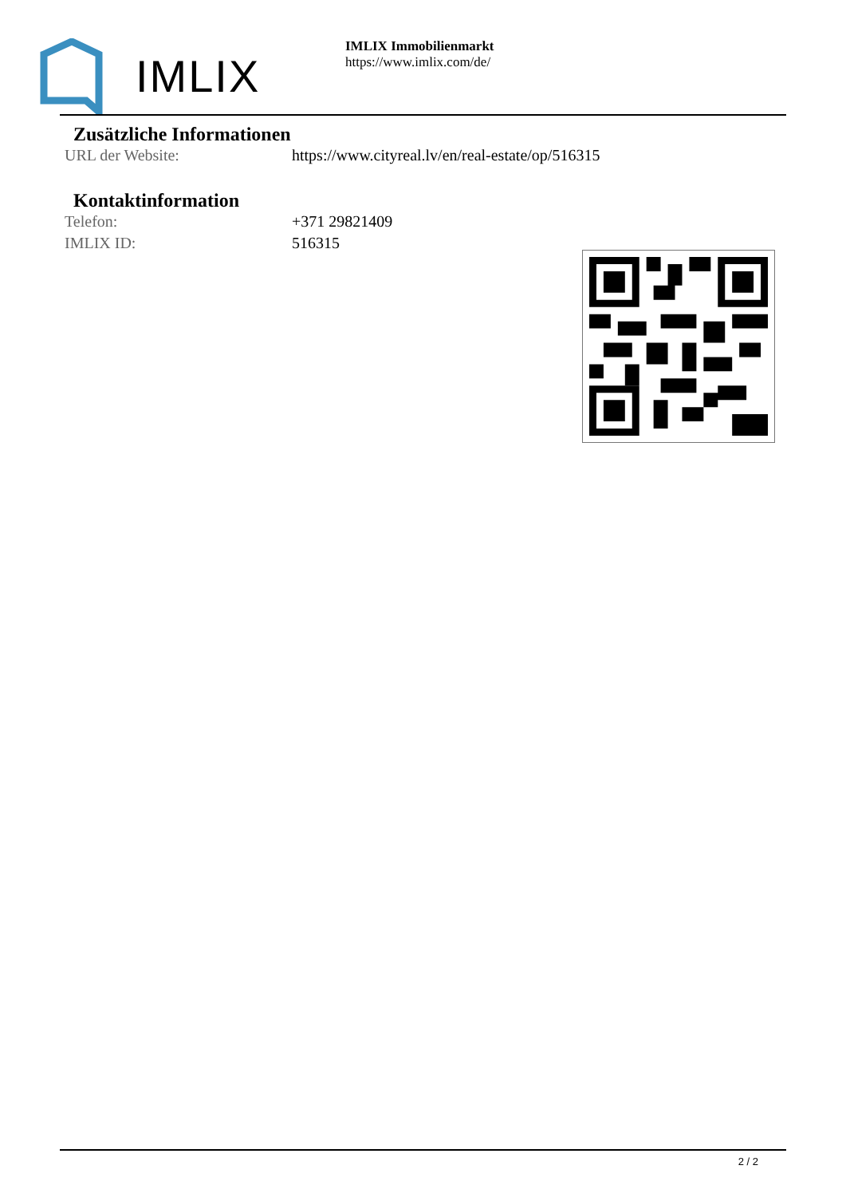IMLIX
IMLIX Immobilienmarkt
https://www.imlix.com/de/
Zusätzliche Informationen
URL der Website: https://www.cityreal.lv/en/real-estate/op/516315
Kontaktinformation
Telefon: +371 29821409
IMLIX ID: 516315
2 / 2